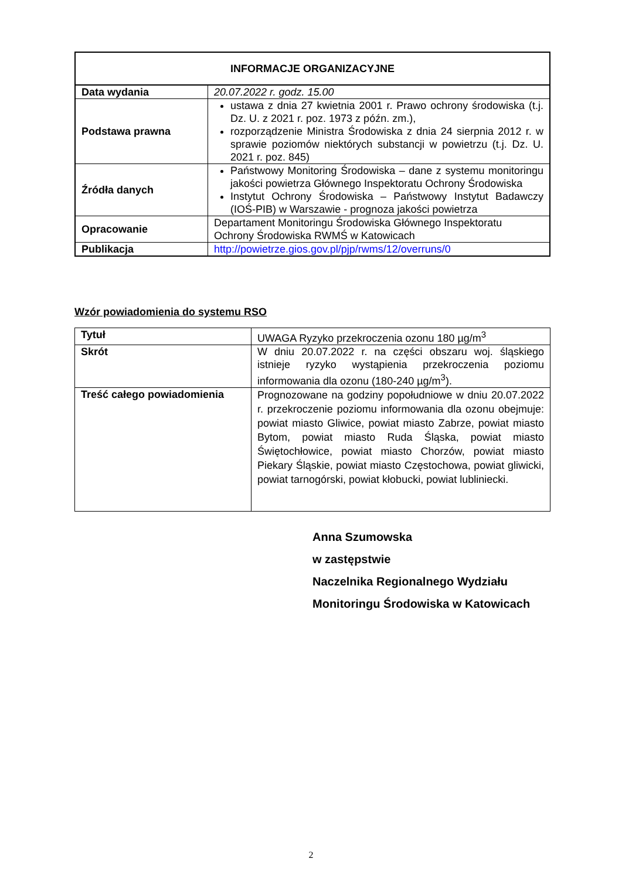| INFORMACJE ORGANIZACYJNE | |
| --- | --- |
| Data wydania | 20.07.2022 r. godz. 15.00 |
| Podstawa prawna | ustawa z dnia 27 kwietnia 2001 r. Prawo ochrony środowiska (t.j. Dz. U. z 2021 r. poz. 1973 z późn. zm.), rozporządzenie Ministra Środowiska z dnia 24 sierpnia 2012 r. w sprawie poziomów niektórych substancji w powietrzu (t.j. Dz. U. 2021 r. poz. 845) |
| Źródła danych | Państwowy Monitoring Środowiska – dane z systemu monitoringu jakości powietrza Głównego Inspektoratu Ochrony Środowiska Instytut Ochrony Środowiska – Państwowy Instytut Badawczy (IOŚ-PIB) w Warszawie - prognoza jakości powietrza |
| Opracowanie | Departament Monitoringu Środowiska Głównego Inspektoratu Ochrony Środowiska RWMŚ w Katowicach |
| Publikacja | http://powietrze.gios.gov.pl/pjp/rwms/12/overruns/0 |
Wzór powiadomienia do systemu RSO
| Tytuł | UWAGA Ryzyko przekroczenia ozonu 180 µg/m<sup>3</sup> |
| Skrót | W dniu 20.07.2022 r. na części obszaru woj. śląskiego istnieje ryzyko wystąpienia przekroczenia poziomu informowania dla ozonu (180-240 µg/m<sup>3</sup>). |
| Treść całego powiadomienia | Prognozowane na godziny popołudniowe w dniu 20.07.2022 r. przekroczenie poziomu informowania dla ozonu obejmuje: powiat miasto Gliwice, powiat miasto Zabrze, powiat miasto Bytom, powiat miasto Ruda Śląska, powiat miasto Świętochłowice, powiat miasto Chorzów, powiat miasto Piekary Śląskie, powiat miasto Częstochowa, powiat gliwicki, powiat tarnogórski, powiat kłobucki, powiat lubliniecki. |
Anna Szumowska
w zastępstwie
Naczelnika Regionalnego Wydziału
Monitoringu Środowiska w Katowicach
2